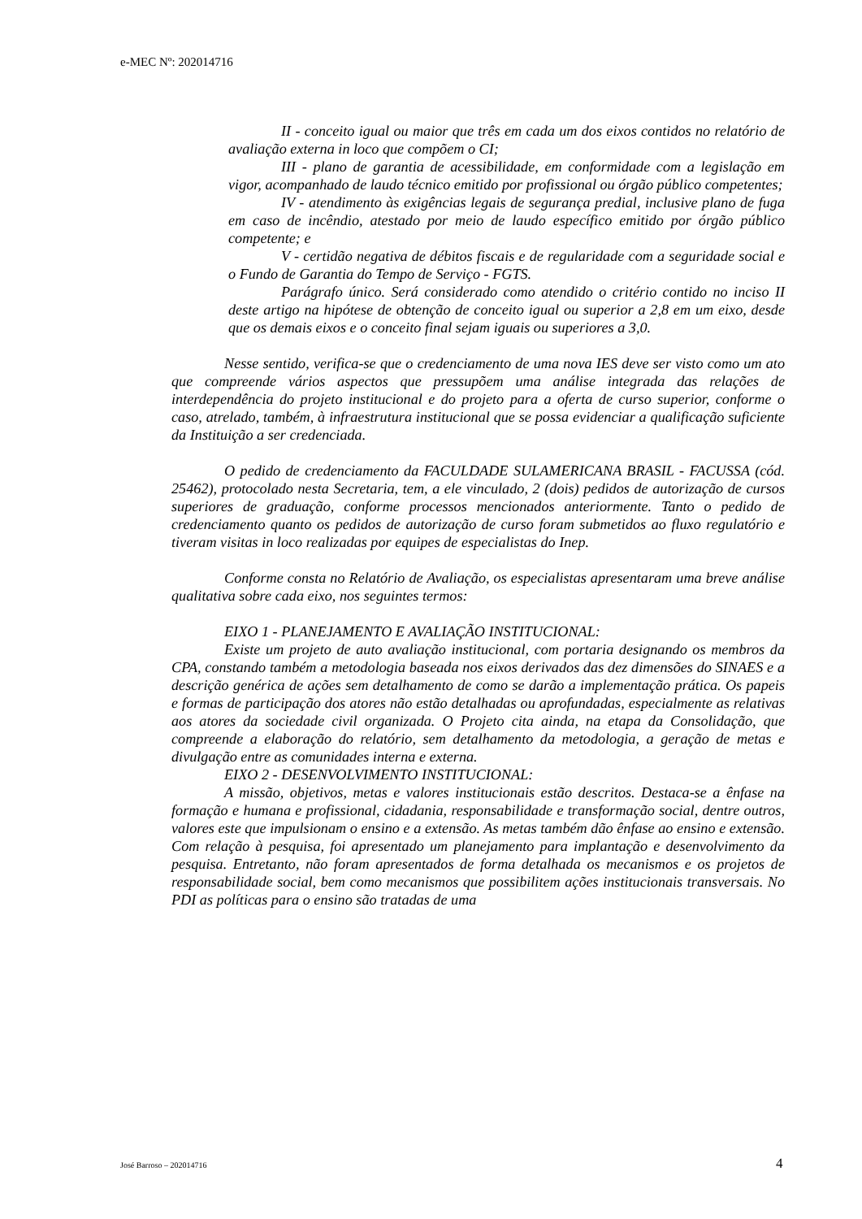e-MEC Nº: 202014716
II - conceito igual ou maior que três em cada um dos eixos contidos no relatório de avaliação externa in loco que compõem o CI;
III - plano de garantia de acessibilidade, em conformidade com a legislação em vigor, acompanhado de laudo técnico emitido por profissional ou órgão público competentes;
IV - atendimento às exigências legais de segurança predial, inclusive plano de fuga em caso de incêndio, atestado por meio de laudo específico emitido por órgão público competente; e
V - certidão negativa de débitos fiscais e de regularidade com a seguridade social e o Fundo de Garantia do Tempo de Serviço - FGTS.
Parágrafo único. Será considerado como atendido o critério contido no inciso II deste artigo na hipótese de obtenção de conceito igual ou superior a 2,8 em um eixo, desde que os demais eixos e o conceito final sejam iguais ou superiores a 3,0.
Nesse sentido, verifica-se que o credenciamento de uma nova IES deve ser visto como um ato que compreende vários aspectos que pressupõem uma análise integrada das relações de interdependência do projeto institucional e do projeto para a oferta de curso superior, conforme o caso, atrelado, também, à infraestrutura institucional que se possa evidenciar a qualificação suficiente da Instituição a ser credenciada.
O pedido de credenciamento da FACULDADE SULAMERICANA BRASIL - FACUSSA (cód. 25462), protocolado nesta Secretaria, tem, a ele vinculado, 2 (dois) pedidos de autorização de cursos superiores de graduação, conforme processos mencionados anteriormente. Tanto o pedido de credenciamento quanto os pedidos de autorização de curso foram submetidos ao fluxo regulatório e tiveram visitas in loco realizadas por equipes de especialistas do Inep.
Conforme consta no Relatório de Avaliação, os especialistas apresentaram uma breve análise qualitativa sobre cada eixo, nos seguintes termos:
EIXO 1 - PLANEJAMENTO E AVALIAÇÃO INSTITUCIONAL:
Existe um projeto de auto avaliação institucional, com portaria designando os membros da CPA, constando também a metodologia baseada nos eixos derivados das dez dimensões do SINAES e a descrição genérica de ações sem detalhamento de como se darão a implementação prática. Os papeis e formas de participação dos atores não estão detalhadas ou aprofundadas, especialmente as relativas aos atores da sociedade civil organizada. O Projeto cita ainda, na etapa da Consolidação, que compreende a elaboração do relatório, sem detalhamento da metodologia, a geração de metas e divulgação entre as comunidades interna e externa.
EIXO 2 - DESENVOLVIMENTO INSTITUCIONAL:
A missão, objetivos, metas e valores institucionais estão descritos. Destaca-se a ênfase na formação e humana e profissional, cidadania, responsabilidade e transformação social, dentre outros, valores este que impulsionam o ensino e a extensão. As metas também dão ênfase ao ensino e extensão. Com relação à pesquisa, foi apresentado um planejamento para implantação e desenvolvimento da pesquisa. Entretanto, não foram apresentados de forma detalhada os mecanismos e os projetos de responsabilidade social, bem como mecanismos que possibilitem ações institucionais transversais. No PDI as políticas para o ensino são tratadas de uma
José Barroso – 202014716 4